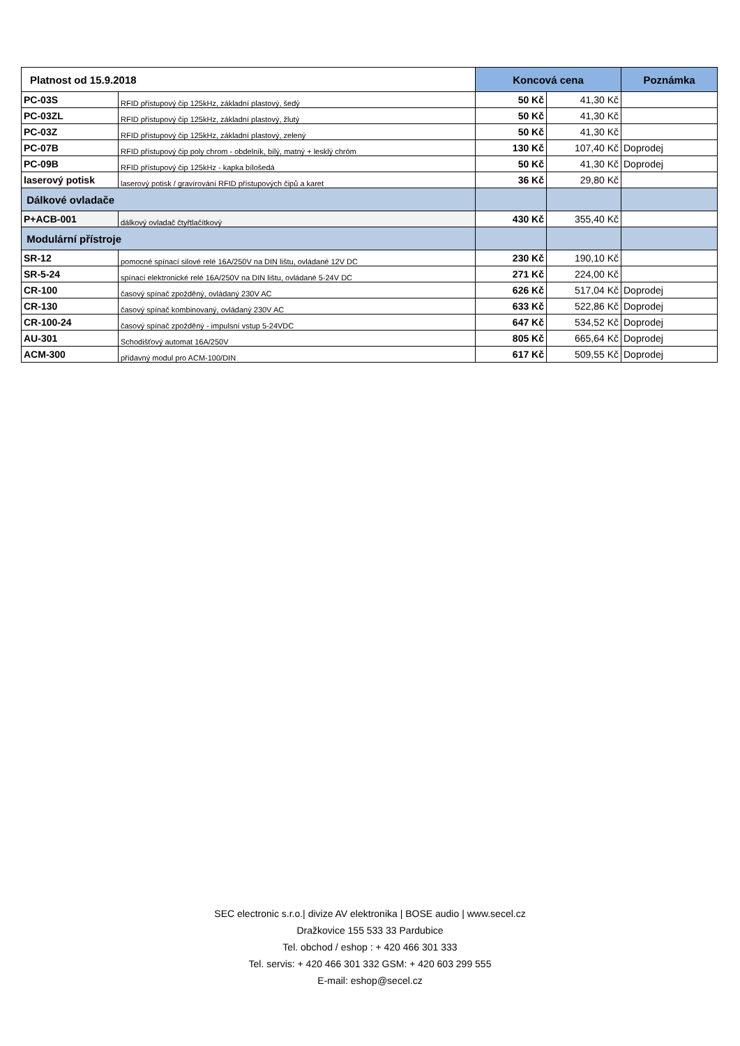| Platnost od 15.9.2018 | | Koncová cena | | Poznámka |
| --- | --- | --- | --- | --- |
| PC-03S | RFID přístupový čip 125kHz, základní plastový, šedý | 50 Kč | 41,30 Kč | |
| PC-03ZL | RFID přístupový čip 125kHz, základní plastový, žlutý | 50 Kč | 41,30 Kč | |
| PC-03Z | RFID přístupový čip 125kHz, základní plastový, zelený | 50 Kč | 41,30 Kč | |
| PC-07B | RFID přístupový čip poly chrom - obdelník, bílý, matný + lesklý chróm | 130 Kč | 107,40 Kč | Doprodej |
| PC-09B | RFID přístupový čip 125kHz - kapka bílošedá | 50 Kč | 41,30 Kč | Doprodej |
| laserový potisk | laserový potisk / gravírování RFID přístupových čipů a karet | 36 Kč | 29,80 Kč | |
| Dálkové ovladače | | | | |
| P+ACB-001 | dálkový ovladač čtyřtlačítkový | 430 Kč | 355,40 Kč | |
| Modulární přístroje | | | | |
| SR-12 | pomocné spínací silové relé 16A/250V na DIN lištu, ovládané 12V DC | 230 Kč | 190,10 Kč | |
| SR-5-24 | spínací elektronické relé 16A/250V na DIN lištu, ovládané 5-24V DC | 271 Kč | 224,00 Kč | |
| CR-100 | časový spínač zpožděný, ovládaný 230V AC | 626 Kč | 517,04 Kč | Doprodej |
| CR-130 | časový spínač kombinovaný, ovládaný 230V AC | 633 Kč | 522,86 Kč | Doprodej |
| CR-100-24 | časový spínač zpožděný - impulsní vstup 5-24VDC | 647 Kč | 534,52 Kč | Doprodej |
| AU-301 | Schodišťový automat 16A/250V | 805 Kč | 665,64 Kč | Doprodej |
| ACM-300 | přídavný modul pro ACM-100/DIN | 617 Kč | 509,55 Kč | Doprodej |
SEC electronic s.r.o.| divize AV elektronika | BOSE audio | www.secel.cz
Dražkovice 155 533 33 Pardubice
Tel. obchod / eshop : + 420 466 301 333
Tel. servis: + 420 466 301 332 GSM: + 420 603 299 555
E-mail: eshop@secel.cz